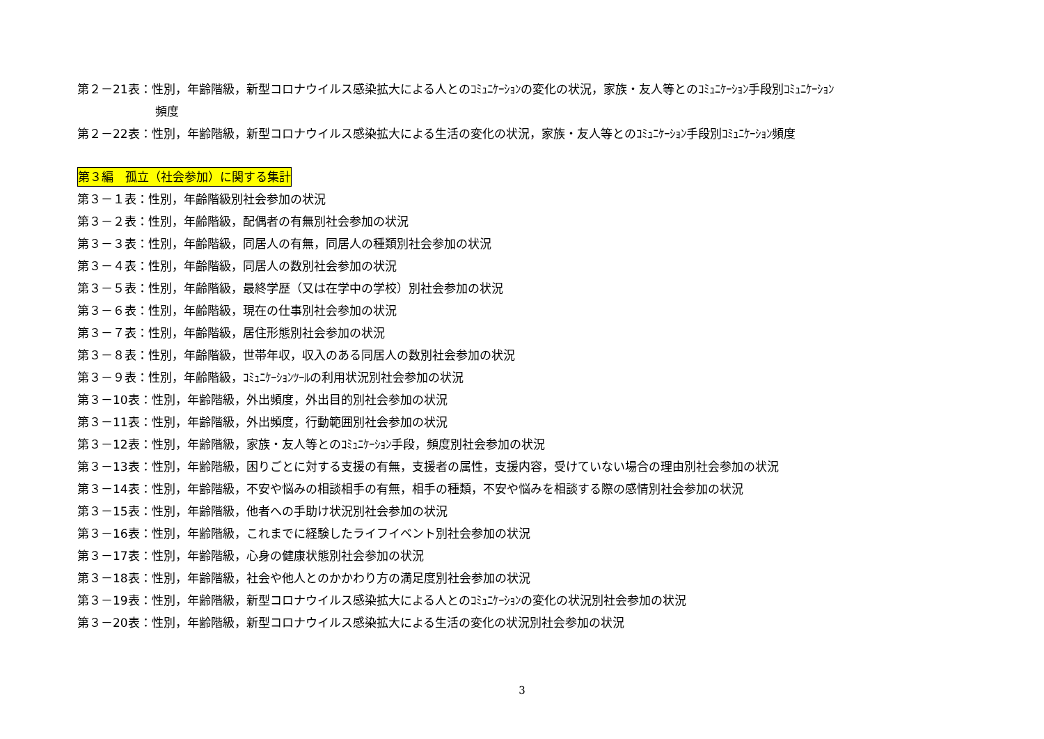第２－21表：性別，年齢階級，新型コロナウイルス感染拡大による人とのｺﾐｭﾆｹｰｼｮﾝの変化の状況，家族・友人等とのｺﾐｭﾆｹｰｼｮﾝ手段別ｺﾐｭﾆｹｰｼｮﾝ
頻度
第２－22表：性別，年齢階級，新型コロナウイルス感染拡大による生活の変化の状況，家族・友人等とのｺﾐｭﾆｹｰｼｮﾝ手段別ｺﾐｭﾆｹｰｼｮﾝ頻度
第３編　孤立（社会参加）に関する集計
第３－１表：性別，年齢階級別社会参加の状況
第３－２表：性別，年齢階級，配偶者の有無別社会参加の状況
第３－３表：性別，年齢階級，同居人の有無，同居人の種類別社会参加の状況
第３－４表：性別，年齢階級，同居人の数別社会参加の状況
第３－５表：性別，年齢階級，最終学歴（又は在学中の学校）別社会参加の状況
第３－６表：性別，年齢階級，現在の仕事別社会参加の状況
第３－７表：性別，年齢階級，居住形態別社会参加の状況
第３－８表：性別，年齢階級，世帯年収，収入のある同居人の数別社会参加の状況
第３－９表：性別，年齢階級，ｺﾐｭﾆｹｰｼｮﾝﾂｰﾙの利用状況別社会参加の状況
第３－10表：性別，年齢階級，外出頻度，外出目的別社会参加の状況
第３－11表：性別，年齢階級，外出頻度，行動範囲別社会参加の状況
第３－12表：性別，年齢階級，家族・友人等とのｺﾐｭﾆｹｰｼｮﾝ手段，頻度別社会参加の状況
第３－13表：性別，年齢階級，困りごとに対する支援の有無，支援者の属性，支援内容，受けていない場合の理由別社会参加の状況
第３－14表：性別，年齢階級，不安や悩みの相談相手の有無，相手の種類，不安や悩みを相談する際の感情別社会参加の状況
第３－15表：性別，年齢階級，他者への手助け状況別社会参加の状況
第３－16表：性別，年齢階級，これまでに経験したライフイベント別社会参加の状況
第３－17表：性別，年齢階級，心身の健康状態別社会参加の状況
第３－18表：性別，年齢階級，社会や他人とのかかわり方の満足度別社会参加の状況
第３－19表：性別，年齢階級，新型コロナウイルス感染拡大による人とのｺﾐｭﾆｹｰｼｮﾝの変化の状況別社会参加の状況
第３－20表：性別，年齢階級，新型コロナウイルス感染拡大による生活の変化の状況別社会参加の状況
3